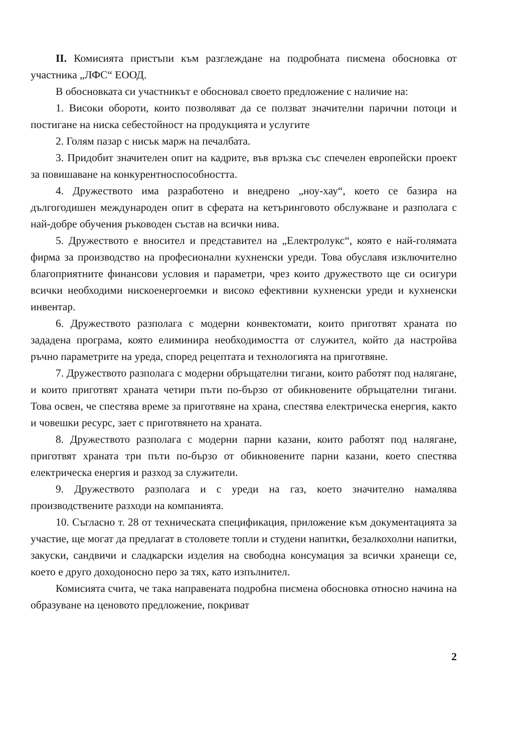II. Комисията пристъпи към разглеждане на подробната писмена обосновка от участника „ЛФС“ ЕООД.
В обосновката си участникът е обосновал своето предложение с наличие на:
1. Високи обороти, които позволяват да се ползват значителни парични потоци и постигане на ниска себестойност на продукцията и услугите
2. Голям пазар с нисък марж на печалбата.
3. Придобит значителен опит на кадрите, във връзка със спечелен европейски проект за повишаване на конкурентноспособността.
4. Дружеството има разработено и внедрено „ноу-хау“, което се базира на дългогодишен международен опит в сферата на кетъринговото обслужване и разполага с най-добре обучения ръководен състав на всички нива.
5. Дружеството е вносител и представител на „Електролукс“, която е най-голямата фирма за производство на професионални кухненски уреди. Това обуславя изключително благоприятните финансови условия и параметри, чрез които дружеството ще си осигури всички необходими нискоенергоемки и високо ефективни кухненски уреди и кухненски инвентар.
6. Дружеството разполага с модерни конвектомати, които приготвят храната по зададена програма, която елиминира необходимостта от служител, който да настройва ръчно параметрите на уреда, според рецептата и технологията на приготвяне.
7. Дружеството разполага с модерни обръщателни тигани, които работят под налягане, и които приготвят храната четири пъти по-бързо от обикновените обръщателни тигани. Това освен, че спестява време за приготвяне на храна, спестява електрическа енергия, както и човешки ресурс, зает с приготвянето на храната.
8. Дружеството разполага с модерни парни казани, които работят под налягане, приготвят храната три пъти по-бързо от обикновените парни казани, което спестява електрическа енергия и разход за служители.
9. Дружеството разполага и с уреди на газ, което значително намалява производствените разходи на компанията.
10. Съгласно т. 28 от техническата спецификация, приложение към документацията за участие, ще могат да предлагат в столовете топли и студени напитки, безалкохолни напитки, закуски, сандвичи и сладкарски изделия на свободна консумация за всички хранещи се, което е друго доходоносно перо за тях, като изпълнител.
Комисията счита, че така направената подробна писмена обосновка относно начина на образуване на ценовото предложение, покриват
2